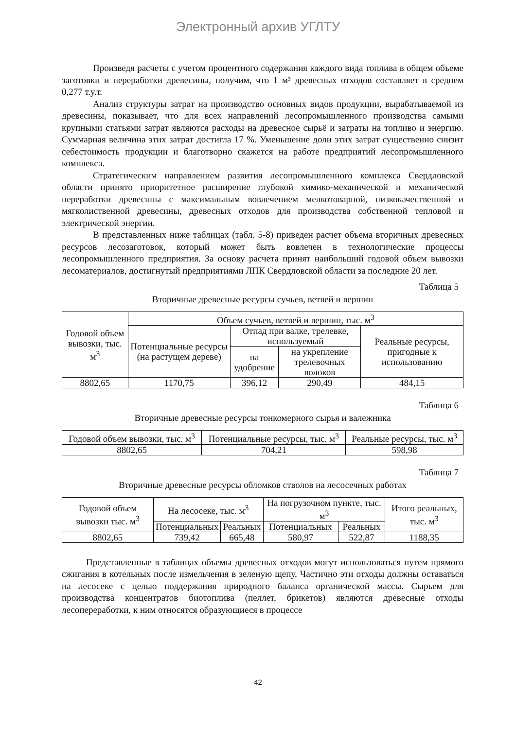Электронный архив УГЛТУ
Произведя расчеты с учетом процентного содержания каждого вида топлива в общем объеме заготовки и переработки древесины, получим, что 1 м³ древесных отходов составляет в среднем 0,277 т.у.т.
Анализ структуры затрат на производство основных видов продукции, вырабатываемой из древесины, показывает, что для всех направлений лесопромышленного производства самыми крупными статьями затрат являются расходы на древесное сырьё и затраты на топливо и энергию. Суммарная величина этих затрат достигла 17 %. Уменьшение доли этих затрат существенно снизит себестоимость продукции и благотворно скажется на работе предприятий лесопромышленного комплекса.
Стратегическим направлением развития лесопромышленного комплекса Свердловской области принято приоритетное расширение глубокой химико-механической и механической переработки древесины с максимальным вовлечением мелкотоварной, низкокачественной и мягколиственной древесины, древесных отходов для производства собственной тепловой и электрической энергии.
В представленных ниже таблицах (табл. 5-8) приведен расчет объема вторичных древесных ресурсов лесозаготовок, который может быть вовлечен в технологические процессы лесопромышленного предприятия. За основу расчета принят наибольший годовой объем вывозки лесоматериалов, достигнутый предприятиями ЛПК Свердловской области за последние 20 лет.
Таблица 5
Вторичные древесные ресурсы сучьев, ветвей и вершин
| Годовой объем вывозки, тыс. м<sup>3</sup> | Объем сучьев, ветвей и вершин, тыс. м<sup>3</sup> | | | |
| --- | --- | --- | --- | --- |
| | Потенциальные ресурсы (на растущем дереве) | Отпад при валке, трелевке, используемый | | Реальные ресурсы, пригодные к использованию |
| | | на удобрение | на укрепление трелевочных волоков | |
| 8802,65 | 1170,75 | 396,12 | 290,49 | 484,15 |
Таблица 6
Вторичные древесные ресурсы тонкомерного сырья и валежника
| Годовой объем вывозки, тыс. м<sup>3</sup> | Потенциальные ресурсы, тыс. м<sup>3</sup> | Реальные ресурсы, тыс. м<sup>3</sup> |
| --- | --- | --- |
| 8802,65 | 704,21 | 598,98 |
Таблица 7
Вторичные древесные ресурсы обломков стволов на лесосечных работах
| Годовой объем вывозки тыс. м<sup>3</sup> | На лесосеке, тыс. м<sup>3</sup> | | На погрузочном пункте, тыс. м<sup>3</sup> | | Итого реальных, тыс. м<sup>3</sup> |
| --- | --- | --- | --- | --- | --- |
| | Потенциальных | Реальных | Потенциальных | Реальных | |
| 8802,65 | 739,42 | 665,48 | 580,97 | 522,87 | 1188,35 |
Представленные в таблицах объемы древесных отходов могут использоваться путем прямого сжигания в котельных после измельчения в зеленую щепу. Частично эти отходы должны оставаться на лесосеке с целью поддержания природного баланса органической массы. Сырьем для производства концентратов биотоплива (пеллет, брикетов) являются древесные отходы лесопереработки, к ним относятся образующиеся в процессе
42